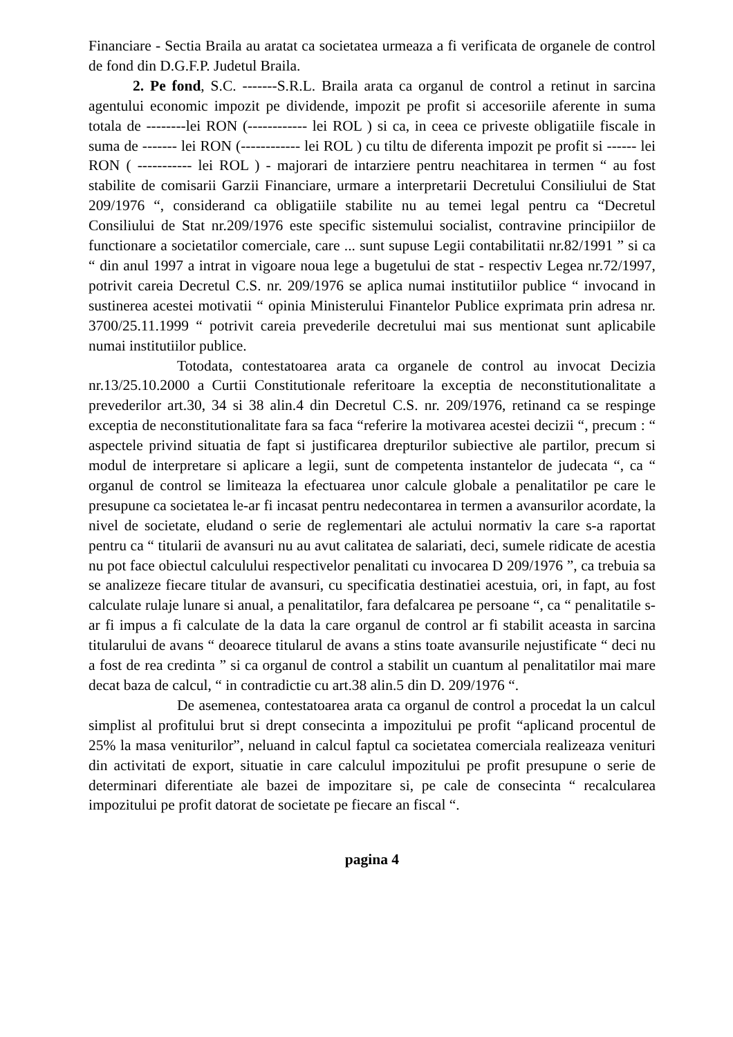Financiare - Sectia Braila au aratat ca societatea urmeaza a fi verificata de organele de control de fond din D.G.F.P. Judetul Braila.
2. Pe fond, S.C. -------S.R.L. Braila arata ca organul de control a retinut in sarcina agentului economic impozit pe dividende, impozit pe profit si accesoriile aferente in suma totala de --------lei RON (------------ lei ROL ) si ca, in ceea ce priveste obligatiile fiscale in suma de ------- lei RON (------------ lei ROL ) cu tiltu de diferenta impozit pe profit si ------ lei RON ( ----------- lei ROL ) - majorari de intarziere pentru neachitarea in termen “ au fost stabilite de comisarii Garzii Financiare, urmare a interpretarii Decretului Consiliului de Stat 209/1976 “, considerand ca obligatiile stabilite nu au temei legal pentru ca “Decretul Consiliului de Stat nr.209/1976 este specific sistemului socialist, contravine principiilor de functionare a societatilor comerciale, care ... sunt supuse Legii contabilitatii nr.82/1991 ” si ca “ din anul 1997 a intrat in vigoare noua lege a bugetului de stat - respectiv Legea nr.72/1997, potrivit careia Decretul C.S. nr. 209/1976 se aplica numai institutiilor publice “ invocand in sustinerea acestei motivatii “ opinia Ministerului Finantelor Publice exprimata prin adresa nr. 3700/25.11.1999 “ potrivit careia prevederile decretului mai sus mentionat sunt aplicabile numai institutiilor publice.
Totodata, contestatoarea arata ca organele de control au invocat Decizia nr.13/25.10.2000 a Curtii Constitutionale referitoare la exceptia de neconstitutionalitate a prevederilor art.30, 34 si 38 alin.4 din Decretul C.S. nr. 209/1976, retinand ca se respinge exceptia de neconstitutionalitate fara sa faca “referire la motivarea acestei decizii “, precum : “ aspectele privind situatia de fapt si justificarea drepturilor subiective ale partilor, precum si modul de interpretare si aplicare a legii, sunt de competenta instantelor de judecata “, ca “ organul de control se limiteaza la efectuarea unor calcule globale a penalitatilor pe care le presupune ca societatea le-ar fi incasat pentru nedecontarea in termen a avansurilor acordate, la nivel de societate, eludand o serie de reglementari ale actului normativ la care s-a raportat pentru ca “ titularii de avansuri nu au avut calitatea de salariati, deci, sumele ridicate de acestia nu pot face obiectul calculului respectivelor penalitati cu invocarea D 209/1976 ”, ca trebuia sa se analizeze fiecare titular de avansuri, cu specificatia destinatiei acestuia, ori, in fapt, au fost calculate rulaje lunare si anual, a penalitatilor, fara defalcarea pe persoane “, ca “ penalitatile s-ar fi impus a fi calculate de la data la care organul de control ar fi stabilit aceasta in sarcina titularului de avans “ deoarece titularul de avans a stins toate avansurile nejustificate “ deci nu a fost de rea credinta ” si ca organul de control a stabilit un cuantum al penalitatilor mai mare decat baza de calcul, “ in contradictie cu art.38 alin.5 din D. 209/1976 “.
De asemenea, contestatoarea arata ca organul de control a procedat la un calcul simplist al profitului brut si drept consecinta a impozitului pe profit “aplicand procentul de 25% la masa veniturilor”, neluand in calcul faptul ca societatea comerciala realizeaza venituri din activitati de export, situatie in care calculul impozitului pe profit presupune o serie de determinari diferentiate ale bazei de impozitare si, pe cale de consecinta “ recalcularea impozitului pe profit datorat de societate pe fiecare an fiscal “.
pagina 4